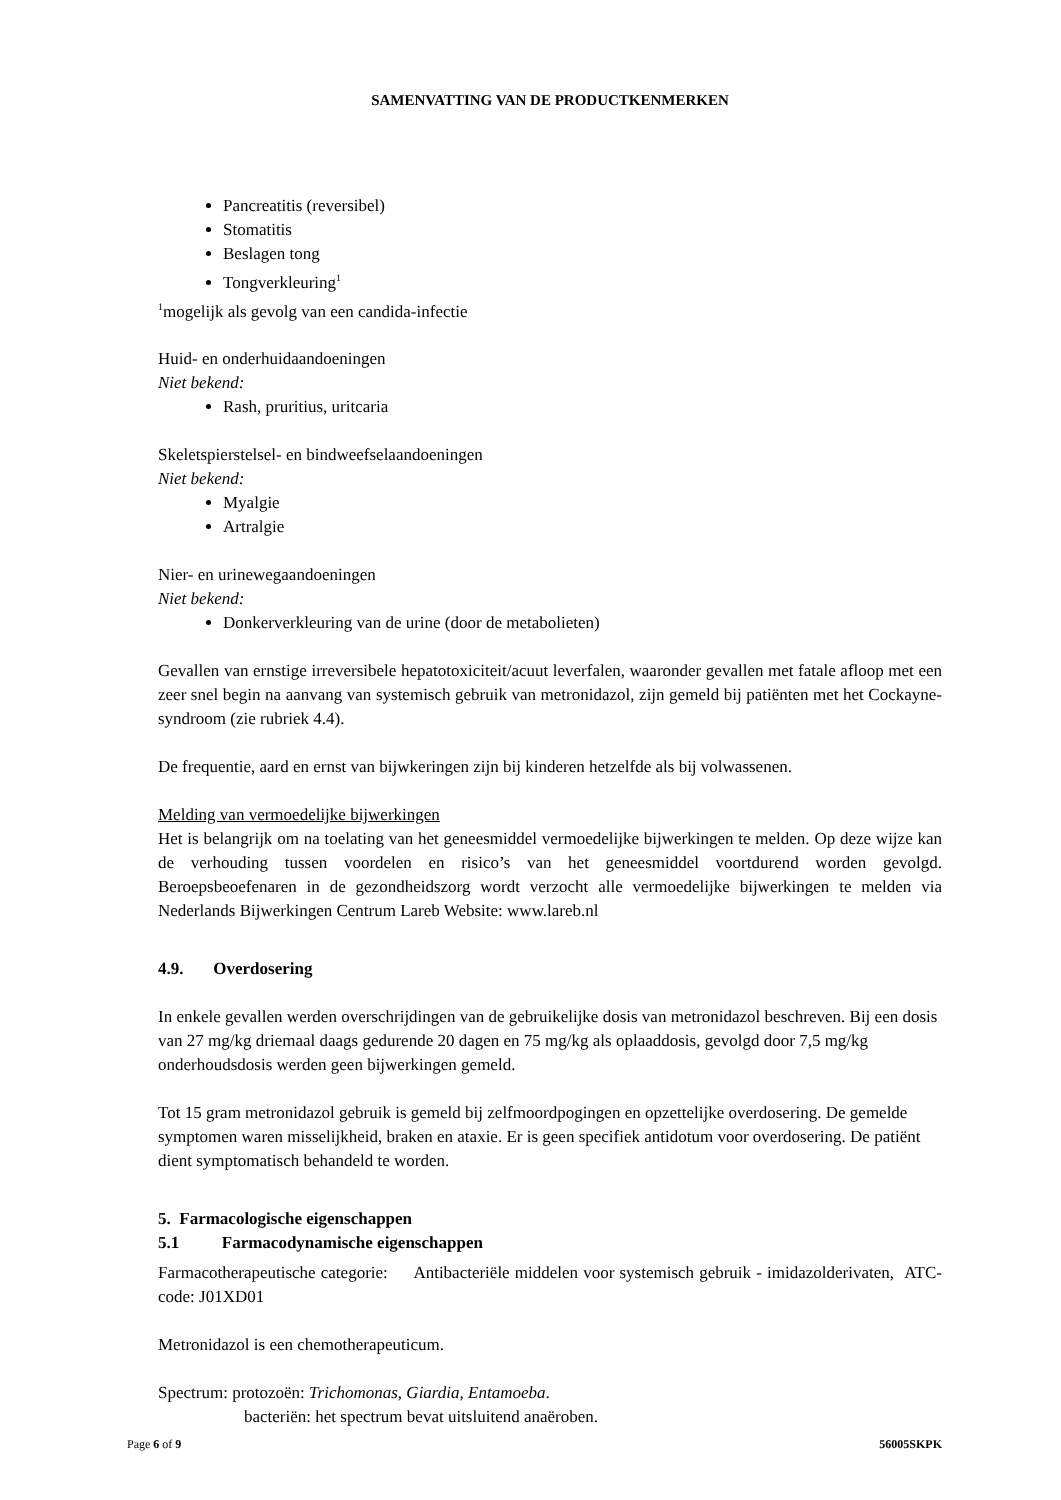SAMENVATTING VAN DE PRODUCTKENMERKEN
Pancreatitis (reversibel)
Stomatitis
Beslagen tong
Tongverkleuring<sup>1</sup>
<sup>1</sup> mogelijk als gevolg van een candida-infectie
Huid- en onderhuidaandoeningen
Niet bekend:
Rash, pruritius, uritcaria
Skeletspierstelsel- en bindweefselaandoeningen
Niet bekend:
Myalgie
Artralgie
Nier- en urinewegaandoeningen
Niet bekend:
Donkerverkleuring van de urine (door de metabolieten)
Gevallen van ernstige irreversibele hepatotoxiciteit/acuut leverfalen, waaronder gevallen met fatale afloop met een zeer snel begin na aanvang van systemisch gebruik van metronidazol, zijn gemeld bij patiënten met het Cockayne-syndroom (zie rubriek 4.4).
De frequentie, aard en ernst van bijwkeringen zijn bij kinderen hetzelfde als bij volwassenen.
Melding van vermoedelijke bijwerkingen
Het is belangrijk om na toelating van het geneesmiddel vermoedelijke bijwerkingen te melden. Op deze wijze kan de verhouding tussen voordelen en risico’s van het geneesmiddel voortdurend worden gevolgd. Beroepsbeoefenaren in de gezondheidszorg wordt verzocht alle vermoedelijke bijwerkingen te melden via Nederlands Bijwerkingen Centrum Lareb Website: www.lareb.nl
4.9. Overdosering
In enkele gevallen werden overschrijdingen van de gebruikelijke dosis van metronidazol beschreven. Bij een dosis van 27 mg/kg driemaal daags gedurende 20 dagen en 75 mg/kg als oplaaddosis, gevolgd door 7,5 mg/kg onderhoudsdosis werden geen bijwerkingen gemeld.
Tot 15 gram metronidazol gebruik is gemeld bij zelfmoordpogingen en opzettelijke overdosering. De gemelde symptomen waren misselijkheid, braken en ataxie. Er is geen specifiek antidotum voor overdosering. De patiënt dient symptomatisch behandeld te worden.
5. Farmacologische eigenschappen
5.1 Farmacodynamische eigenschappen
Farmacotherapeutische categorie: Antibacteriële middelen voor systemisch gebruik - imidazolderivaten, ATC-code: J01XD01
Metronidazol is een chemotherapeuticum.
Spectrum: protozoën: Trichomonas, Giardia, Entamoeba.
bacteriën: het spectrum bevat uitsluitend anaëroben.
Page 6 of 9 56005SKPK